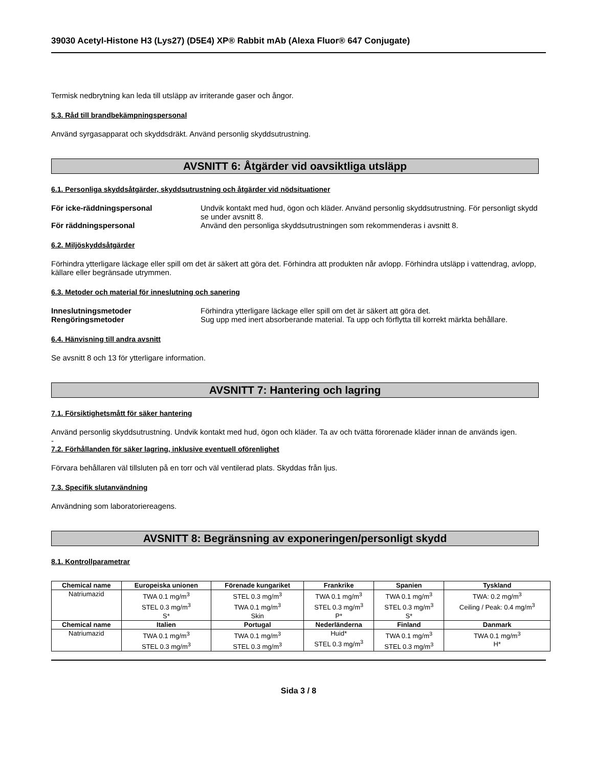39030 Acetyl-Histone H3 (Lys27) (D5E4) XP® Rabbit mAb (Alexa Fluor® 647 Conjugate)
Termisk nedbrytning kan leda till utsläpp av irriterande gaser och ångor.
5.3. Råd till brandbekämpningspersonal
Använd syrgasapparat och skyddsdräkt. Använd personlig skyddsutrustning.
AVSNITT 6: Åtgärder vid oavsiktliga utsläpp
6.1. Personliga skyddsåtgärder, skyddsutrustning och åtgärder vid nödsituationer
För icke-räddningspersonal Undvik kontakt med hud, ögon och kläder. Använd personlig skyddsutrustning. För personligt skydd se under avsnitt 8.
För räddningspersonal Använd den personliga skyddsutrustningen som rekommenderas i avsnitt 8.
6.2. Miljöskyddsåtgärder
Förhindra ytterligare läckage eller spill om det är säkert att göra det. Förhindra att produkten når avlopp. Förhindra utsläpp i vattendrag, avlopp, källare eller begränsade utrymmen.
6.3. Metoder och material för inneslutning och sanering
Inneslutningsmetoder Förhindra ytterligare läckage eller spill om det är säkert att göra det.
Rengöringsmetoder Sug upp med inert absorberande material. Ta upp och förflytta till korrekt märkta behållare.
6.4. Hänvisning till andra avsnitt
Se avsnitt 8 och 13 för ytterligare information.
AVSNITT 7: Hantering och lagring
7.1. Försiktighetsmått för säker hantering
Använd personlig skyddsutrustning. Undvik kontakt med hud, ögon och kläder. Ta av och tvätta förorenade kläder innan de används igen.
-
7.2. Förhållanden för säker lagring, inklusive eventuell oförenlighet
Förvara behållaren väl tillsluten på en torr och väl ventilerad plats. Skyddas från ljus.
7.3. Specifik slutanvändning
Användning som laboratoriereagens.
AVSNITT 8: Begränsning av exponeringen/personligt skydd
8.1. Kontrollparametrar
| Chemical name | Europeiska unionen | Förenade kungariket | Frankrike | Spanien | Tyskland |
| --- | --- | --- | --- | --- | --- |
| Natriumazid | TWA 0.1 mg/m<sup>3</sup> STEL 0.3 mg/m<sup>3</sup> S* | STEL 0.3 mg/m<sup>3</sup> TWA 0.1 mg/m<sup>3</sup> Skin | TWA 0.1 mg/m<sup>3</sup> STEL 0.3 mg/m<sup>3</sup> P* | TWA 0.1 mg/m<sup>3</sup> STEL 0.3 mg/m<sup>3</sup> S* | TWA: 0.2 mg/m<sup>3</sup> Ceiling / Peak: 0.4 mg/m<sup>3</sup> |
| Chemical name | Italien | Portugal | Nederländerna | Finland | Danmark |
| Natriumazid | TWA 0.1 mg/m<sup>3</sup> STEL 0.3 mg/m<sup>3</sup> | TWA 0.1 mg/m<sup>3</sup> STEL 0.3 mg/m<sup>3</sup> | Huid* STEL 0.3 mg/m<sup>3</sup> | TWA 0.1 mg/m<sup>3</sup> STEL 0.3 mg/m<sup>3</sup> | TWA 0.1 mg/m<sup>3</sup> H* |
Sida 3 / 8